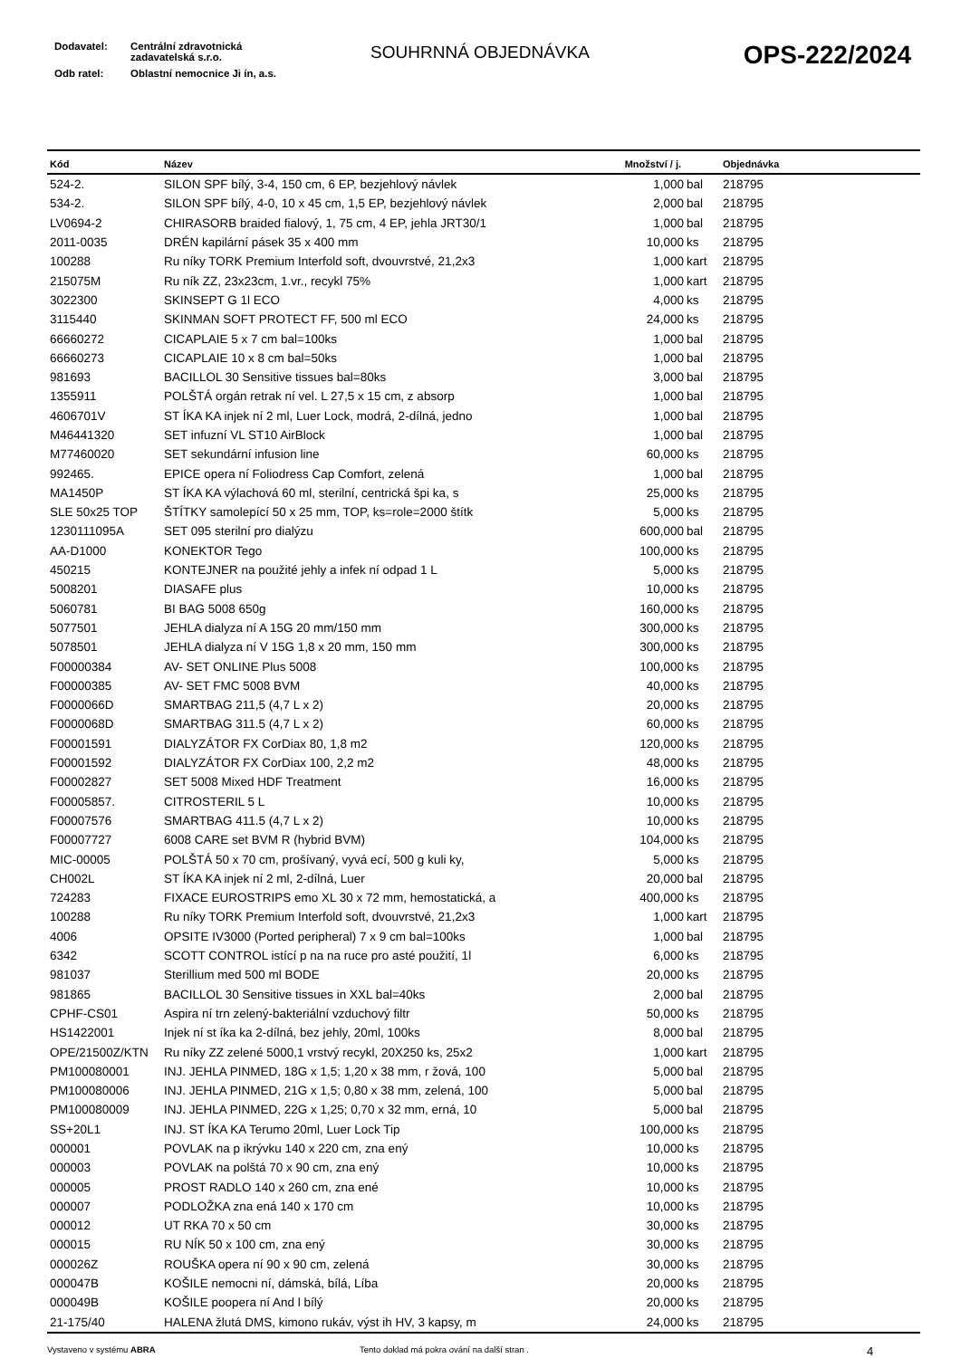Dodavatel: Centrální zdravotnická
zadavatelská s.r.o.
Odb ratel: Oblastní nemocnice Ji ín, a.s.
SOUHRNNÁ OBJEDNÁVKA
OPS-222/2024
| Kód | Název | Množství / j. | | Objednávka |
| --- | --- | --- | --- | --- |
| 524-2. | SILON SPF bílý, 3-4, 150 cm, 6 EP, bezjehlový návlek | 1,000 | bal | 218795 |
| 534-2. | SILON SPF bílý, 4-0, 10 x 45 cm, 1,5 EP, bezjehlový návlek | 2,000 | bal | 218795 |
| LV0694-2 | CHIRASORB braided fialový, 1, 75 cm, 4 EP, jehla JRT30/1 | 1,000 | bal | 218795 |
| 2011-0035 | DRÉN kapilární pásek 35 x 400 mm | 10,000 | ks | 218795 |
| 100288 | Ru níky TORK Premium Interfold soft, dvouvrstvé, 21,2x3 | 1,000 | kart | 218795 |
| 215075M | Ru ník ZZ, 23x23cm, 1.vr., recykl 75% | 1,000 | kart | 218795 |
| 3022300 | SKINSEPT G 1l ECO | 4,000 | ks | 218795 |
| 3115440 | SKINMAN SOFT PROTECT FF, 500 ml ECO | 24,000 | ks | 218795 |
| 66660272 | CICAPLAIE 5 x 7 cm bal=100ks | 1,000 | bal | 218795 |
| 66660273 | CICAPLAIE 10 x 8 cm bal=50ks | 1,000 | bal | 218795 |
| 981693 | BACILLOL 30 Sensitive tissues bal=80ks | 3,000 | bal | 218795 |
| 1355911 | POLŠTÁ orgán retrak ní vel. L 27,5 x 15 cm, z absorp | 1,000 | bal | 218795 |
| 4606701V | ST ÍKA KA injek ní 2 ml, Luer Lock, modrá, 2-dílná, jedno | 1,000 | bal | 218795 |
| M46441320 | SET infuzní VL ST10 AirBlock | 1,000 | bal | 218795 |
| M77460020 | SET sekundární infusion line | 60,000 | ks | 218795 |
| 992465. | EPICE opera ní Foliodress Cap Comfort, zelená | 1,000 | bal | 218795 |
| MA1450P | ST ÍKA KA výlachová 60 ml, sterilní, centrická špi ka, s | 25,000 | ks | 218795 |
| SLE 50x25 TOP | ŠTÍTKY samolepící 50 x 25 mm, TOP, ks=role=2000 štítk | 5,000 | ks | 218795 |
| 1230111095A | SET 095 sterilní pro dialýzu | 600,000 | bal | 218795 |
| AA-D1000 | KONEKTOR Tego | 100,000 | ks | 218795 |
| 450215 | KONTEJNER na použité jehly a infek ní odpad 1 L | 5,000 | ks | 218795 |
| 5008201 | DIASAFE plus | 10,000 | ks | 218795 |
| 5060781 | BI BAG 5008 650g | 160,000 | ks | 218795 |
| 5077501 | JEHLA dialyza ní A 15G 20 mm/150 mm | 300,000 | ks | 218795 |
| 5078501 | JEHLA dialyza ní V 15G 1,8 x 20 mm, 150 mm | 300,000 | ks | 218795 |
| F00000384 | AV- SET ONLINE Plus 5008 | 100,000 | ks | 218795 |
| F00000385 | AV- SET FMC 5008 BVM | 40,000 | ks | 218795 |
| F0000066D | SMARTBAG 211,5 (4,7 L x 2) | 20,000 | ks | 218795 |
| F0000068D | SMARTBAG 311.5 (4,7 L x 2) | 60,000 | ks | 218795 |
| F00001591 | DIALYZÁTOR FX CorDiax 80, 1,8 m2 | 120,000 | ks | 218795 |
| F00001592 | DIALYZÁTOR FX CorDiax 100, 2,2 m2 | 48,000 | ks | 218795 |
| F00002827 | SET 5008 Mixed HDF Treatment | 16,000 | ks | 218795 |
| F00005857. | CITROSTERIL 5 L | 10,000 | ks | 218795 |
| F00007576 | SMARTBAG 411.5 (4,7 L x 2) | 10,000 | ks | 218795 |
| F00007727 | 6008 CARE set BVM R (hybrid BVM) | 104,000 | ks | 218795 |
| MIC-00005 | POLŠTÁ 50 x 70 cm, prošívaný, vyvá ecí, 500 g kuli ky, | 5,000 | ks | 218795 |
| CH002L | ST ÍKA KA injek ní 2 ml, 2-dílná, Luer | 20,000 | bal | 218795 |
| 724283 | FIXACE EUROSTRIPS emo XL 30 x 72 mm, hemostatická, a | 400,000 | ks | 218795 |
| 100288 | Ru níky TORK Premium Interfold soft, dvouvrstvé, 21,2x3 | 1,000 | kart | 218795 |
| 4006 | OPSITE IV3000 (Ported peripheral) 7 x 9 cm bal=100ks | 1,000 | bal | 218795 |
| 6342 | SCOTT CONTROL istící p na na ruce pro asté použití, 1l | 6,000 | ks | 218795 |
| 981037 | Sterillium med 500 ml BODE | 20,000 | ks | 218795 |
| 981865 | BACILLOL 30 Sensitive tissues in XXL bal=40ks | 2,000 | bal | 218795 |
| CPHF-CS01 | Aspira ní trn zelený-bakteriální vzduchový filtr | 50,000 | ks | 218795 |
| HS1422001 | Injek ní st íka ka 2-dílná, bez jehly, 20ml, 100ks | 8,000 | bal | 218795 |
| OPE/21500Z/KTN | Ru níky ZZ zelené 5000,1 vrstvý recykl, 20X250 ks, 25x2 | 1,000 | kart | 218795 |
| PM100080001 | INJ. JEHLA PINMED, 18G x 1,5; 1,20 x 38 mm, r žová, 100 | 5,000 | bal | 218795 |
| PM100080006 | INJ. JEHLA PINMED, 21G x 1,5; 0,80 x 38 mm, zelená, 100 | 5,000 | bal | 218795 |
| PM100080009 | INJ. JEHLA PINMED, 22G x 1,25; 0,70 x 32 mm, erná, 10 | 5,000 | bal | 218795 |
| SS+20L1 | INJ. ST ÍKA KA Terumo 20ml, Luer Lock Tip | 100,000 | ks | 218795 |
| 000001 | POVLAK na p ikrývku 140 x 220 cm, zna ený | 10,000 | ks | 218795 |
| 000003 | POVLAK na polštá 70 x 90 cm, zna ený | 10,000 | ks | 218795 |
| 000005 | PROST RADLO 140 x 260 cm, zna ené | 10,000 | ks | 218795 |
| 000007 | PODLOŽKA zna ená 140 x 170 cm | 10,000 | ks | 218795 |
| 000012 | UT RKA 70 x 50 cm | 30,000 | ks | 218795 |
| 000015 | RU NÍK 50 x 100 cm, zna ený | 30,000 | ks | 218795 |
| 000026Z | ROUŠKA opera ní 90 x 90 cm, zelená | 30,000 | ks | 218795 |
| 000047B | KOŠILE nemocni ní, dámská, bílá, Líba | 20,000 | ks | 218795 |
| 000049B | KOŠILE poopera ní And l bílý | 20,000 | ks | 218795 |
| 21-175/40 | HALENA žlutá DMS, kimono rukáv, výst ih HV, 3 kapsy, m | 24,000 | ks | 218795 |
Vystaveno v systému ABRA Tento doklad má pokra ování na další stran .
4